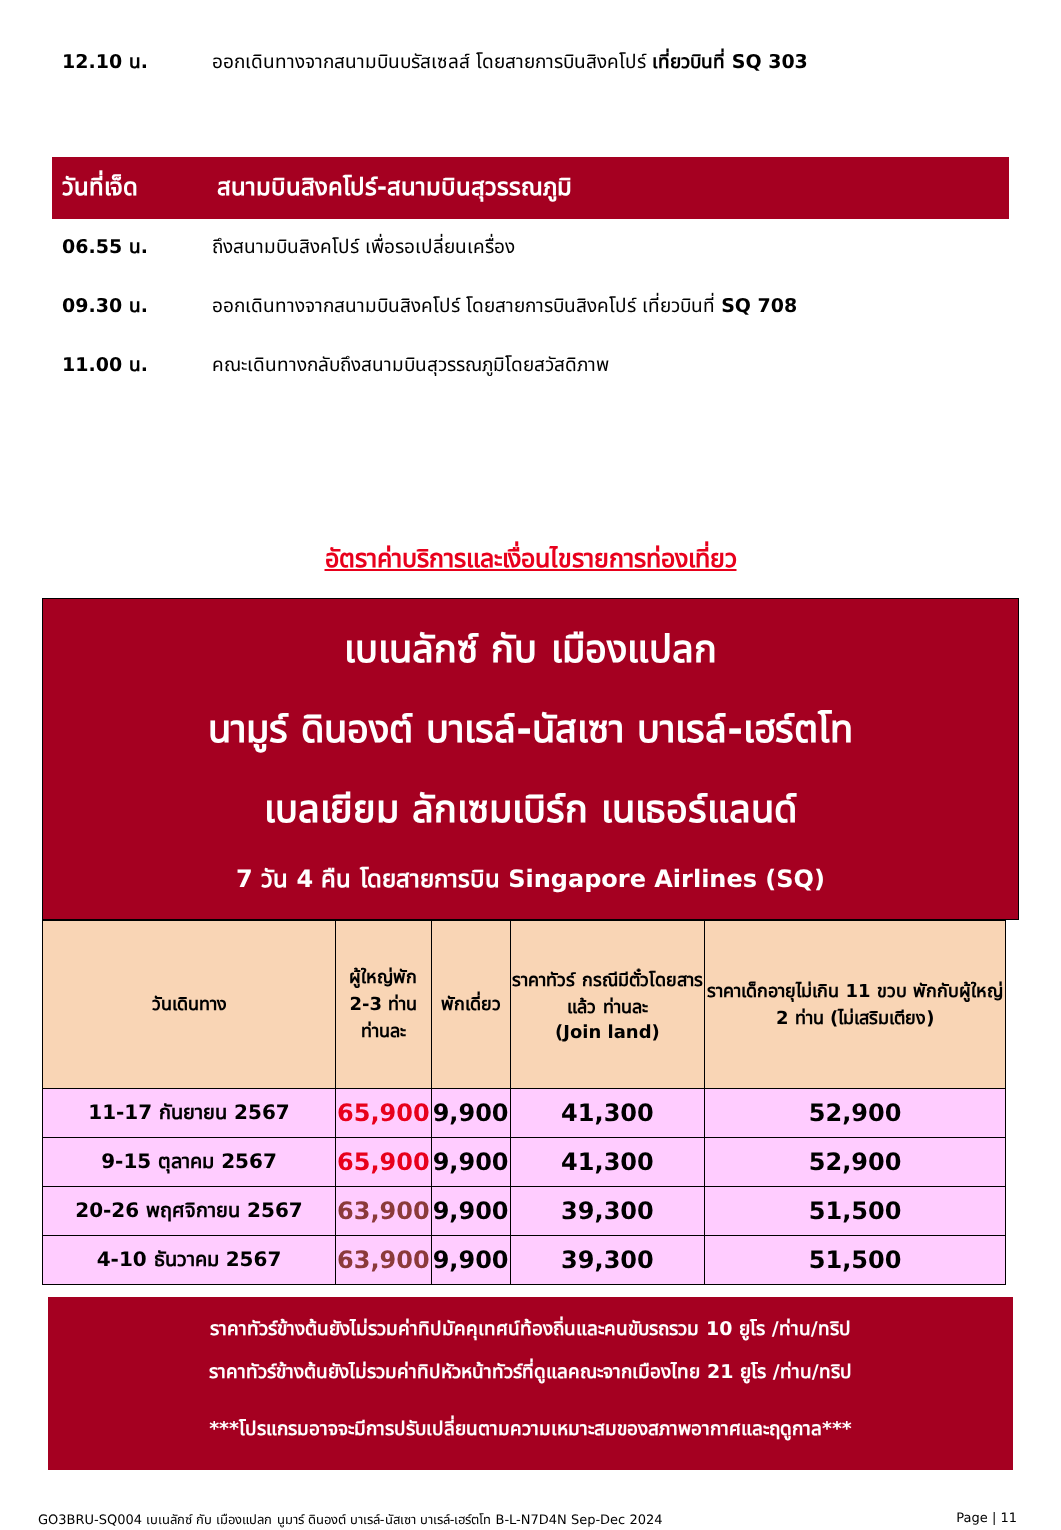12.10 น. ออกเดินทางจากสนามบินบรัสเซลส์ โดยสายการบินสิงคโปร์ เที่ยวบินที่ SQ 303
วันที่เจ็ด
สนามบินสิงคโปร์-สนามบินสุวรรณภูมิ
06.55 น. ถึงสนามบินสิงคโปร์ เพื่อรอเปลี่ยนเครื่อง
09.30 น. ออกเดินทางจากสนามบินสิงคโปร์ โดยสายการบินสิงคโปร์ เที่ยวบินที่ SQ 708
11.00 น. คณะเดินทางกลับถึงสนามบินสุวรรณภูมิโดยสวัสดิภาพ
อัตราค่าบริการและเงื่อนไขรายการท่องเที่ยว
เบเนลักซ์ กับ เมืองแปลก
นามูร์ ดินองต์ บาเรล์-นัสเซา บาเรล์-เฮร์ตโท
เบลเยียม ลักเซมเบิร์ก เนเธอร์แลนด์
7 วัน 4 คืน โดยสายการบิน Singapore Airlines (SQ)
| วันเดินทาง | ผู้ใหญ่พัก 2-3 ท่าน ท่านละ | พักเดี่ยว | ราคาทัวร์ กรณีมีตั๋วโดยสารแล้ว ท่านละ (Join land) | ราคาเด็กอายุไม่เกิน 11 ขวบ พักกับผู้ใหญ่ 2 ท่าน (ไม่เสริมเตียง) |
| --- | --- | --- | --- | --- |
| 11-17 กันยายน 2567 | 65,900 | 9,900 | 41,300 | 52,900 |
| 9-15 ตุลาคม 2567 | 65,900 | 9,900 | 41,300 | 52,900 |
| 20-26 พฤศจิกายน 2567 | 63,900 | 9,900 | 39,300 | 51,500 |
| 4-10 ธันวาคม 2567 | 63,900 | 9,900 | 39,300 | 51,500 |
ราคาทัวร์ข้างต้นยังไม่รวมค่าทิปมัคคุเทศน์ท้องถิ่นและคนขับรถรวม 10 ยูโร /ท่าน/ทริป
ราคาทัวร์ข้างต้นยังไม่รวมค่าทิปหัวหน้าทัวร์ที่ดูแลคณะจากเมืองไทย 21 ยูโร /ท่าน/ทริป
***โปรแกรมอาจจะมีการปรับเปลี่ยนตามความเหมาะสมของสภาพอากาศและฤดูกาล***
GO3BRU-SQ004 เบเนลักซ์ กับ เมืองแปลก นูมาร์ ดินองต์ บาเรล์-นัสเซา บาเรล์-เฮร์ตโท B-L-N7D4N Sep-Dec 2024
Page | 11